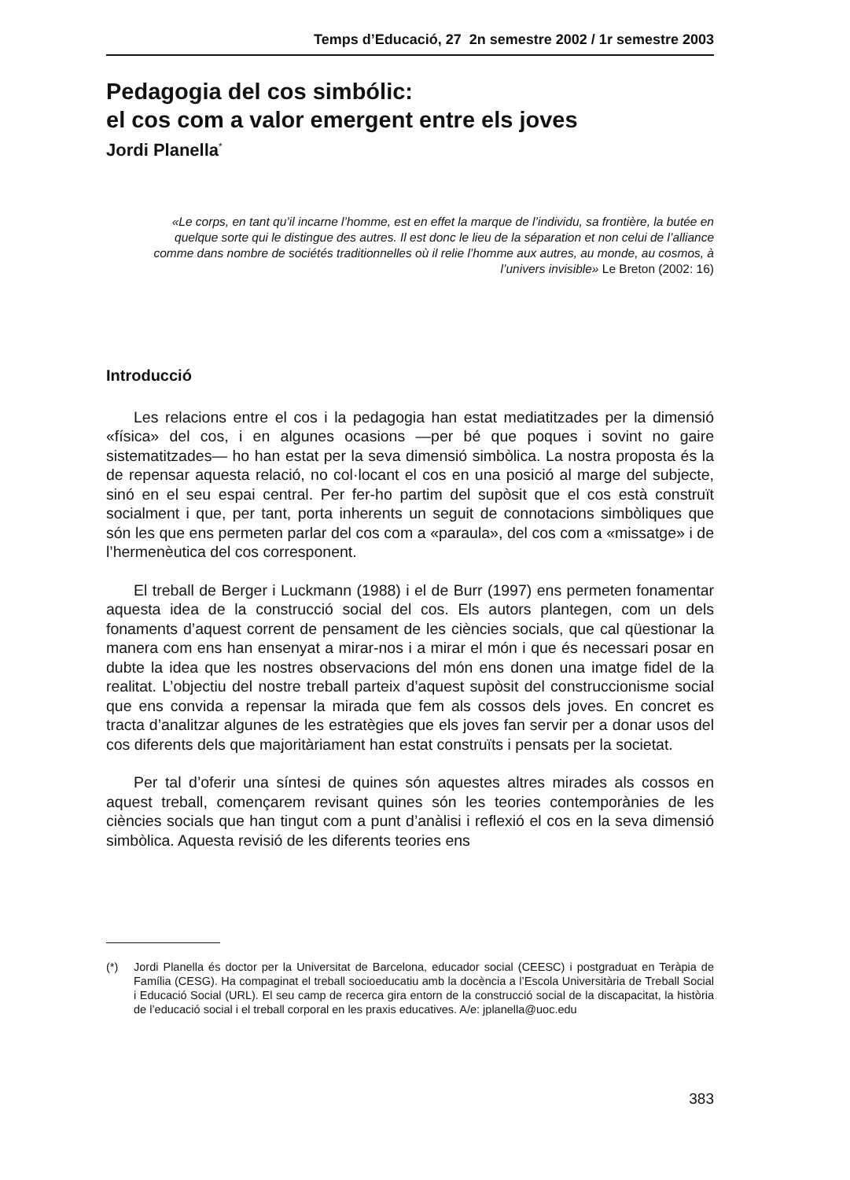Temps d’Educació, 27 2n semestre 2002 / 1r semestre 2003
Pedagogia del cos simbólic:
el cos com a valor emergent entre els joves
Jordi Planella<sup>*</sup>
«Le corps, en tant qu’il incarne l’homme, est en effet la marque de l’individu, sa frontière, la butée en quelque sorte qui le distingue des autres. Il est donc le lieu de la séparation et non celui de l’alliance comme dans nombre de sociétés traditionnelles où il relie l’homme aux autres, au monde, au cosmos, à l’univers invisible» Le Breton (2002: 16)
Introducció
Les relacions entre el cos i la pedagogia han estat mediatitzades per la dimensió «física» del cos, i en algunes ocasions —per bé que poques i sovint no gaire sistematitzades— ho han estat per la seva dimensió simbòlica. La nostra proposta és la de repensar aquesta relació, no col·locant el cos en una posició al marge del subjecte, sinó en el seu espai central. Per fer-ho partim del supòsit que el cos està construït socialment i que, per tant, porta inherents un seguit de connotacions simbòliques que són les que ens permeten parlar del cos com a «paraula», del cos com a «missatge» i de l’hermenèutica del cos corresponent.
El treball de Berger i Luckmann (1988) i el de Burr (1997) ens permeten fonamentar aquesta idea de la construcció social del cos. Els autors plantegen, com un dels fonaments d’aquest corrent de pensament de les ciències socials, que cal qüestionar la manera com ens han ensenyat a mirar-nos i a mirar el món i que és necessari posar en dubte la idea que les nostres observacions del món ens donen una imatge fidel de la realitat. L’objectiu del nostre treball parteix d’aquest supòsit del construccionisme social que ens convida a repensar la mirada que fem als cossos dels joves. En concret es tracta d’analitzar algunes de les estratègies que els joves fan servir per a donar usos del cos diferents dels que majoritàriament han estat construïts i pensats per la societat.
Per tal d’oferir una síntesi de quines són aquestes altres mirades als cossos en aquest treball, començarem revisant quines són les teories contemporànies de les ciències socials que han tingut com a punt d’anàlisi i reflexió el cos en la seva dimensió simbòlica. Aquesta revisió de les diferents teories ens
(*) Jordi Planella és doctor per la Universitat de Barcelona, educador social (CEESC) i postgraduat en Teràpia de Família (CESG). Ha compaginat el treball socioeducatiu amb la docència a l’Escola Universitària de Treball Social i Educació Social (URL). El seu camp de recerca gira entorn de la construcció social de la discapacitat, la història de l’educació social i el treball corporal en les praxis educatives. A/e: jplanella@uoc.edu
383